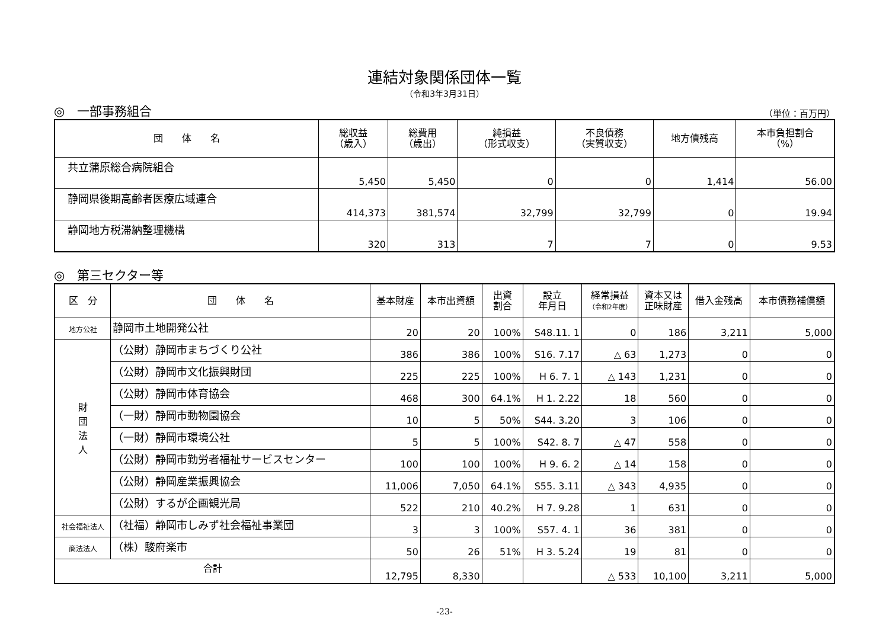連結対象関係団体一覧
（令和3年3月31日）
◎　一部事務組合 （単位：百万円）
| 団 体 名 | 総収益 （歳入） | 総費用 （歳出） | 純損益 （形式収支） | 不良債務 （実質収支） | 地方債残高 | 本市負担割合 （%） |
| --- | --- | --- | --- | --- | --- | --- |
| 共立蒲原総合病院組合 | 5,450 | 5,450 | 0 | 0 | 1,414 | 56.00 |
| 静岡県後期高齢者医療広域連合 | 414,373 | 381,574 | 32,799 | 32,799 | 0 | 19.94 |
| 静岡地方税滞納整理機構 | 320 | 313 | 7 | 7 | 0 | 9.53 |
◎　第三セクター等
| 区 分 | 団 体 名 | 基本財産 | 本市出資額 | 出資 割合 | 設立 年月日 | 経常損益 （令和2年度） | 資本又は 正味財産 | 借入金残高 | 本市債務補償額 |
| --- | --- | --- | --- | --- | --- | --- | --- | --- | --- |
| 地方公社 | 静岡市土地開発公社 | 20 | 20 | 100% | S48.11. 1 | 0 | 186 | 3,211 | 5,000 |
| 財 団 法 人 | （公財）静岡市まちづくり公社 | 386 | 386 | 100% | S16. 7.17 | △ 63 | 1,273 | 0 | 0 |
| | （公財）静岡市文化振興財団 | 225 | 225 | 100% | H 6. 7. 1 | △ 143 | 1,231 | 0 | 0 |
| | （公財）静岡市体育協会 | 468 | 300 | 64.1% | H 1. 2.22 | 18 | 560 | 0 | 0 |
| | （一財）静岡市動物園協会 | 10 | 5 | 50% | S44. 3.20 | 3 | 106 | 0 | 0 |
| | （一財）静岡市環境公社 | 5 | 5 | 100% | S42. 8. 7 | △ 47 | 558 | 0 | 0 |
| | （公財）静岡市勤労者福祉サービスセンター | 100 | 100 | 100% | H 9. 6. 2 | △ 14 | 158 | 0 | 0 |
| | （公財）静岡産業振興協会 | 11,006 | 7,050 | 64.1% | S55. 3.11 | △ 343 | 4,935 | 0 | 0 |
| | （公財）するが企画観光局 | 522 | 210 | 40.2% | H 7. 9.28 | 1 | 631 | 0 | 0 |
| 社会福祉法人 | （社福）静岡市しみず社会福祉事業団 | 3 | 3 | 100% | S57. 4. 1 | 36 | 381 | 0 | 0 |
| 商法法人 | （株）駿府楽市 | 50 | 26 | 51% | H 3. 5.24 | 19 | 81 | 0 | 0 |
| 合計 | | 12,795 | 8,330 | | | △ 533 | 10,100 | 3,211 | 5,000 |
-23-